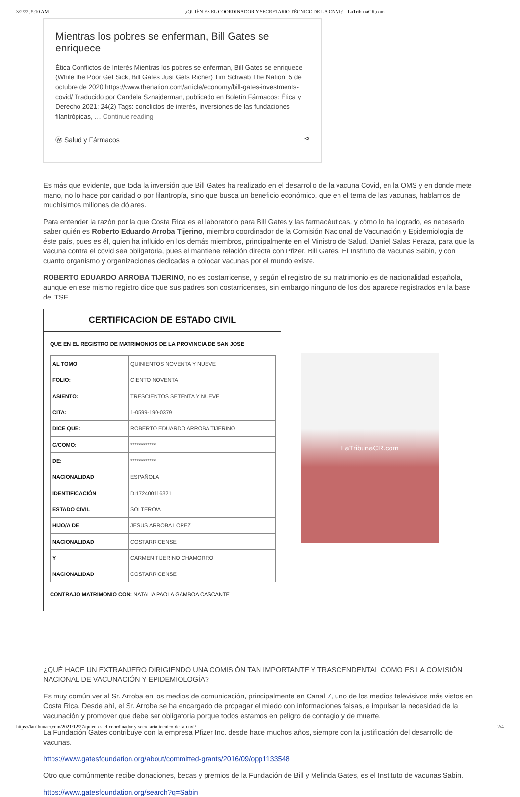3/2/22, 5:10 AM ¿QUIÉN ES EL COORDINADOR Y SECRETARIO TÉCNICO DE LA CNVI? – LaTribunaCR.com
Mientras los pobres se enferman, Bill Gates se enriquece
Ética Conflictos de Interés Mientras los pobres se enferman, Bill Gates se enriquece (While the Poor Get Sick, Bill Gates Just Gets Richer) Tim Schwab The Nation, 5 de octubre de 2020 https://www.thenation.com/article/economy/bill-gates-investments-covid/ Traducido por Candela Sznajderman, publicado en Boletín Fármacos: Ética y Derecho 2021; 24(2) Tags: conclictos de interés, inversiones de las fundaciones filantrópicas, … Continue reading
Ⓦ Salud y Fármacos ⋖
Es más que evidente, que toda la inversión que Bill Gates ha realizado en el desarrollo de la vacuna Covid, en la OMS y en donde mete mano, no lo hace por caridad o por filantropía, sino que busca un beneficio económico, que en el tema de las vacunas, hablamos de muchísimos millones de dólares.
Para entender la razón por la que Costa Rica es el laboratorio para Bill Gates y las farmacéuticas, y cómo lo ha logrado, es necesario saber quién es Roberto Eduardo Arroba Tijerino, miembro coordinador de la Comisión Nacional de Vacunación y Epidemiología de éste país, pues es él, quien ha influido en los demás miembros, principalmente en el Ministro de Salud, Daniel Salas Peraza, para que la vacuna contra el covid sea obligatoria, pues el mantiene relación directa con Pfizer, Bill Gates, El Instituto de Vacunas Sabin, y con cuanto organismo y organizaciones dedicadas a colocar vacunas por el mundo existe.
ROBERTO EDUARDO ARROBA TIJERINO, no es costarricense, y según el registro de su matrimonio es de nacionalidad española, aunque en ese mismo registro dice que sus padres son costarricenses, sin embargo ninguno de los dos aparece registrados en la base del TSE.
CERTIFICACION DE ESTADO CIVIL
QUE EN EL REGISTRO DE MATRIMONIOS DE LA PROVINCIA DE SAN JOSE
| AL TOMO: | QUINIENTOS NOVENTA Y NUEVE |
| FOLIO: | CIENTO NOVENTA |
| ASIENTO: | TRESCIENTOS SETENTA Y NUEVE |
| CITA: | 1-0599-190-0379 |
| DICE QUE: | ROBERTO EDUARDO ARROBA TIJERINO |
| C/COMO: | ************ |
| DE: | ************ |
| NACIONALIDAD | ESPAÑOLA |
| IDENTIFICACIÓN | DI172400116321 |
| ESTADO CIVIL | SOLTERO/A |
| HIJO/A DE | JESUS ARROBA LOPEZ |
| NACIONALIDAD | COSTARRICENSE |
| Y | CARMEN TIJERINO CHAMORRO |
| NACIONALIDAD | COSTARRICENSE |
CONTRAJO MATRIMONIO CON: NATALIA PAOLA GAMBOA CASCANTE
LaTribunaCR.com
¿QUÉ HACE UN EXTRANJERO DIRIGIENDO UNA COMISIÓN TAN IMPORTANTE Y TRASCENDENTAL COMO ES LA COMISIÓN NACIONAL DE VACUNACIÓN Y EPIDEMIOLOGÍA?
Es muy común ver al Sr. Arroba en los medios de comunicación, principalmente en Canal 7, uno de los medios televisivos más vistos en Costa Rica. Desde ahí, el Sr. Arroba se ha encargado de propagar el miedo con informaciones falsas, e impulsar la necesidad de la vacunación y promover que debe ser obligatoria porque todos estamos en peligro de contagio y de muerte.
La Fundación Gates contribuye con la empresa Pfizer Inc. desde hace muchos años, siempre con la justificación del desarrollo de vacunas.
https://www.gatesfoundation.org/about/committed-grants/2016/09/opp1133548
Otro que comúnmente recibe donaciones, becas y premios de la Fundación de Bill y Melinda Gates, es el Instituto de vacunas Sabin.
https://www.gatesfoundation.org/search?q=Sabin
https://latribunacr.com/2021/12/27/quien-es-el-coordinador-y-secretario-tecnico-de-la-cnvi/ 2/4